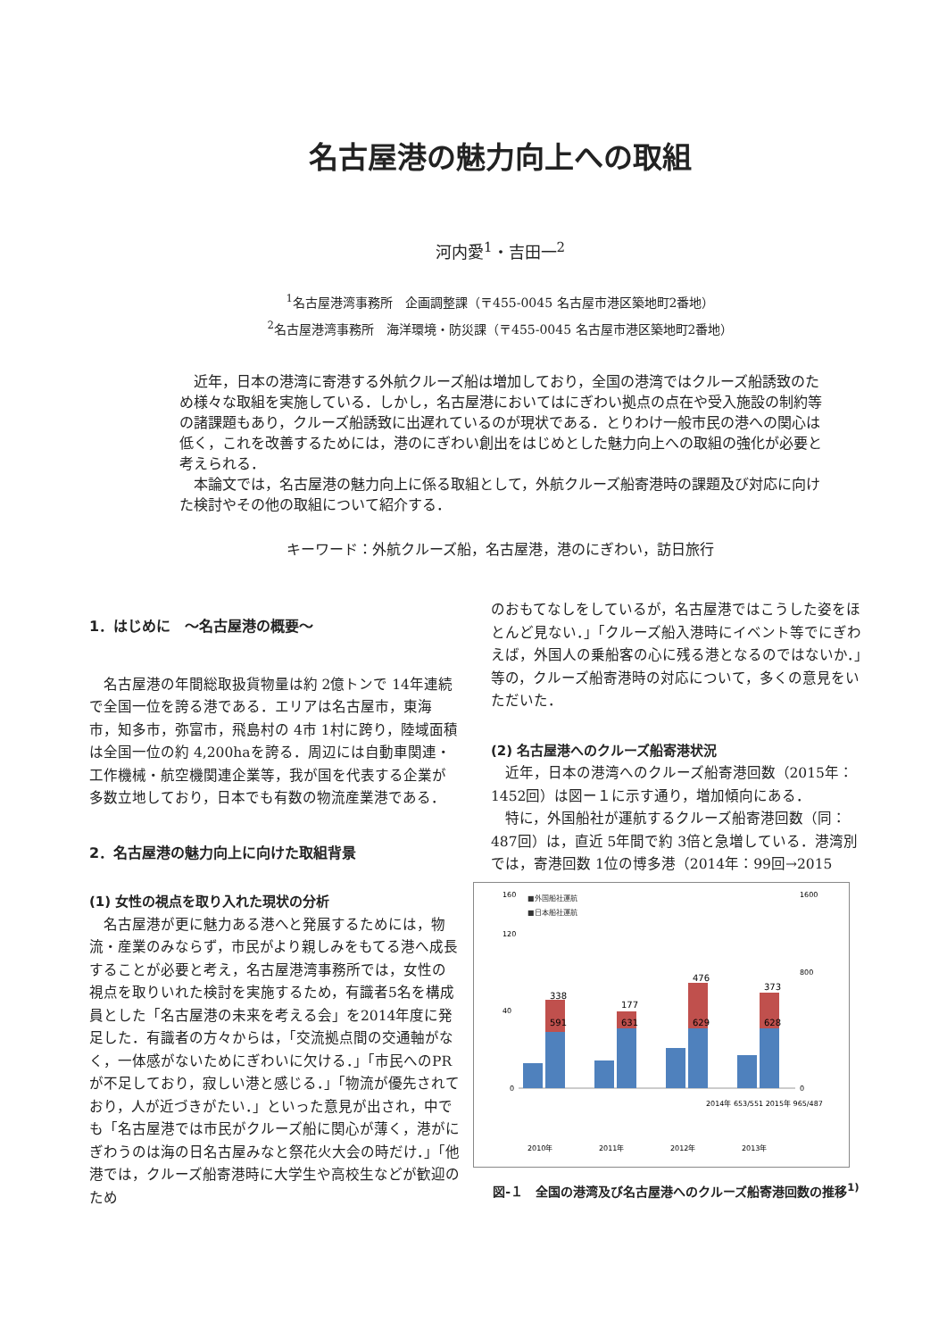名古屋港の魅力向上への取組
河内愛<sup>1</sup>・吉田一<sup>2</sup>
<sup>1</sup> 名古屋港湾事務所　企画調整課（〒455-0045 名古屋市港区築地町2番地）
<sup>2</sup> 名古屋港湾事務所　海洋環境・防災課（〒455-0045 名古屋市港区築地町2番地）
近年，日本の港湾に寄港する外航クルーズ船は増加しており，全国の港湾ではクルーズ船誘致のため様々な取組を実施している．しかし，名古屋港においてはにぎわい拠点の点在や受入施設の制約等の諸課題もあり，クルーズ船誘致に出遅れているのが現状である．とりわけ一般市民の港への関心は低く，これを改善するためには，港のにぎわい創出をはじめとした魅力向上への取組の強化が必要と考えられる．
本論文では，名古屋港の魅力向上に係る取組として，外航クルーズ船寄港時の課題及び対応に向けた検討やその他の取組について紹介する．
キーワード：外航クルーズ船，名古屋港，港のにぎわい，訪日旅行
1．はじめに　～名古屋港の概要～
名古屋港の年間総取扱貨物量は約 2億トンで 14年連続で全国一位を誇る港である．エリアは名古屋市，東海市，知多市，弥富市，飛島村の 4市 1村に跨り，陸域面積は全国一位の約 4,200haを誇る．周辺には自動車関連・工作機械・航空機関連企業等，我が国を代表する企業が多数立地しており，日本でも有数の物流産業港である．
2．名古屋港の魅力向上に向けた取組背景
(1) 女性の視点を取り入れた現状の分析
名古屋港が更に魅力ある港へと発展するためには，物流・産業のみならず，市民がより親しみをもてる港へ成長することが必要と考え，名古屋港湾事務所では，女性の視点を取りいれた検討を実施するため，有識者5名を構成員とした「名古屋港の未来を考える会」を2014年度に発足した．有識者の方々からは，「交流拠点間の交通軸がなく，一体感がないためにぎわいに欠ける．」「市民へのPRが不足しており，寂しい港と感じる．」「物流が優先されており，人が近づきがたい．」といった意見が出され，中でも「名古屋港では市民がクルーズ船に関心が薄く，港がにぎわうのは海の日名古屋みなと祭花火大会の時だけ．」「他港では，クルーズ船寄港時に大学生や高校生などが歓迎のため
のおもてなしをしているが，名古屋港ではこうした姿をほとんど見ない．」「クルーズ船入港時にイベント等でにぎわえば，外国人の乗船客の心に残る港となるのではないか．」等の，クルーズ船寄港時の対応について，多くの意見をいただいた．
(2) 名古屋港へのクルーズ船寄港状況
近年，日本の港湾へのクルーズ船寄港回数（2015年：1452回）は図ー１に示す通り，増加傾向にある．
特に，外国船社が運航するクルーズ船寄港回数（同：487回）は，直近 5年間で約 3倍と急増している．港湾別では，寄港回数 1位の博多港（2014年：99回→2015
■外国船社運航
■日本船社運航
160
120
40
0
1600
800
0
2010年
2011年
2012年
2013年
591
338
631
629
628
476
373
177
2014年 653/551 2015年 965/487
図-１　全国の港湾及び名古屋港へのクルーズ船寄港回数の推移<sup>1)</sup>